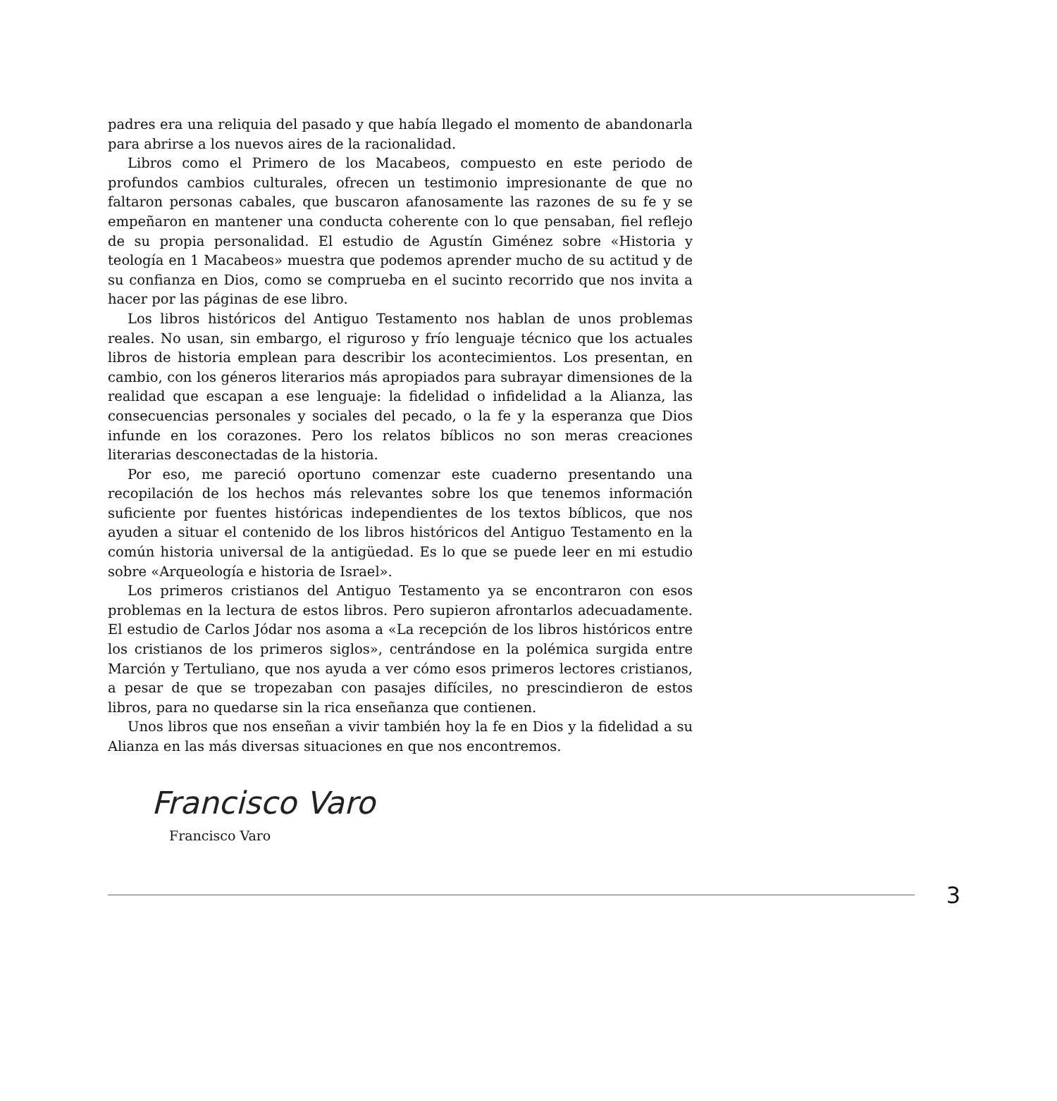padres era una reliquia del pasado y que había llegado el momento de abandonarla para abrirse a los nuevos aires de la racionalidad.
Libros como el Primero de los Macabeos, compuesto en este periodo de profundos cambios culturales, ofrecen un testimonio impresionante de que no faltaron personas cabales, que buscaron afanosamente las razones de su fe y se empeñaron en mantener una conducta coherente con lo que pensaban, fiel reflejo de su propia personalidad. El estudio de Agustín Giménez sobre «Historia y teología en 1 Macabeos» muestra que podemos aprender mucho de su actitud y de su confianza en Dios, como se comprueba en el sucinto recorrido que nos invita a hacer por las páginas de ese libro.
Los libros históricos del Antiguo Testamento nos hablan de unos problemas reales. No usan, sin embargo, el riguroso y frío lenguaje técnico que los actuales libros de historia emplean para describir los acontecimientos. Los presentan, en cambio, con los géneros literarios más apropiados para subrayar dimensiones de la realidad que escapan a ese lenguaje: la fidelidad o infidelidad a la Alianza, las consecuencias personales y sociales del pecado, o la fe y la esperanza que Dios infunde en los corazones. Pero los relatos bíblicos no son meras creaciones literarias desconectadas de la historia.
Por eso, me pareció oportuno comenzar este cuaderno presentando una recopilación de los hechos más relevantes sobre los que tenemos información suficiente por fuentes históricas independientes de los textos bíblicos, que nos ayuden a situar el contenido de los libros históricos del Antiguo Testamento en la común historia universal de la antigüedad. Es lo que se puede leer en mi estudio sobre «Arqueología e historia de Israel».
Los primeros cristianos del Antiguo Testamento ya se encontraron con esos problemas en la lectura de estos libros. Pero supieron afrontarlos adecuadamente. El estudio de Carlos Jódar nos asoma a «La recepción de los libros históricos entre los cristianos de los primeros siglos», centrándose en la polémica surgida entre Marción y Tertuliano, que nos ayuda a ver cómo esos primeros lectores cristianos, a pesar de que se tropezaban con pasajes difíciles, no prescindieron de estos libros, para no quedarse sin la rica enseñanza que contienen.
Unos libros que nos enseñan a vivir también hoy la fe en Dios y la fidelidad a su Alianza en las más diversas situaciones en que nos encontremos.
Francisco Varo
Francisco Varo
3